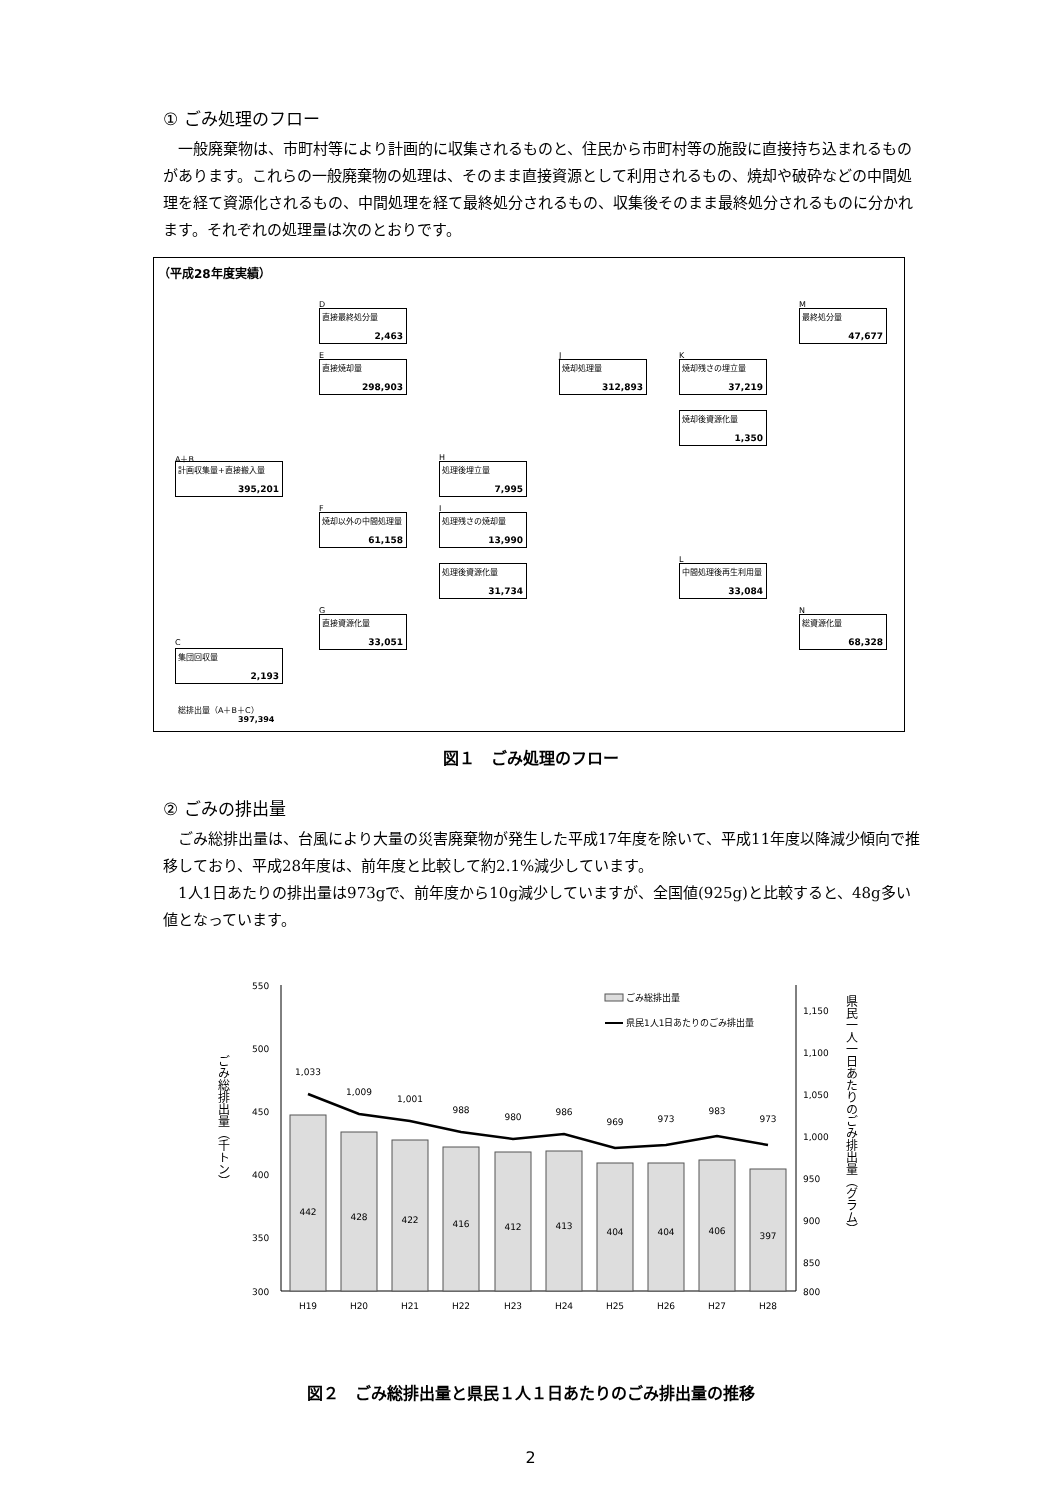① ごみ処理のフロー
一般廃棄物は、市町村等により計画的に収集されるものと、住民から市町村等の施設に直接持ち込まれるものがあります。これらの一般廃棄物の処理は、そのまま直接資源として利用されるもの、焼却や破砕などの中間処理を経て資源化されるもの、中間処理を経て最終処分されるもの、収集後そのまま最終処分されるものに分かれます。それぞれの処理量は次のとおりです。
（平成28年度実績）
D
直接最終処分量
2,463
E
直接焼却量
298,903
A＋B
計画収集量+直接搬入量
395,201
F
焼却以外の中間処理量
61,158
G
直接資源化量
33,051
C
集団回収量
2,193
H
処理後埋立量
7,995
I
処理残さの焼却量
13,990
処理後資源化量
31,734
J
焼却処理量
312,893
K
焼却残さの埋立量
37,219
焼却後資源化量
1,350
L
中間処理後再生利用量
33,084
M
最終処分量
47,677
N
総資源化量
68,328
総排出量（A＋B＋C）
397,394
図１　ごみ処理のフロー
② ごみの排出量
ごみ総排出量は、台風により大量の災害廃棄物が発生した平成17年度を除いて、平成11年度以降減少傾向で推移しており、平成28年度は、前年度と比較して約2.1%減少しています。
1人1日あたりの排出量は973gで、前年度から10g減少していますが、全国値(925g)と比較すると、48g多い値となっています。
550
500
450
400
350
300
1,150
1,100
1,050
1,000
950
900
850
800
442
428
422
416
412
413
404
404
406
397
1,033
1,009
1,001
988
980
986
969
973
983
973
H19
H20
H21
H22
H23
H24
H25
H26
H27
H28
ごみ総排出量
県民1人1日あたりのごみ排出量
ごみ総排出量（千トン）
県民一人一日あたりのごみ排出量（グラム）
図２　ごみ総排出量と県民１人１日あたりのごみ排出量の推移
2